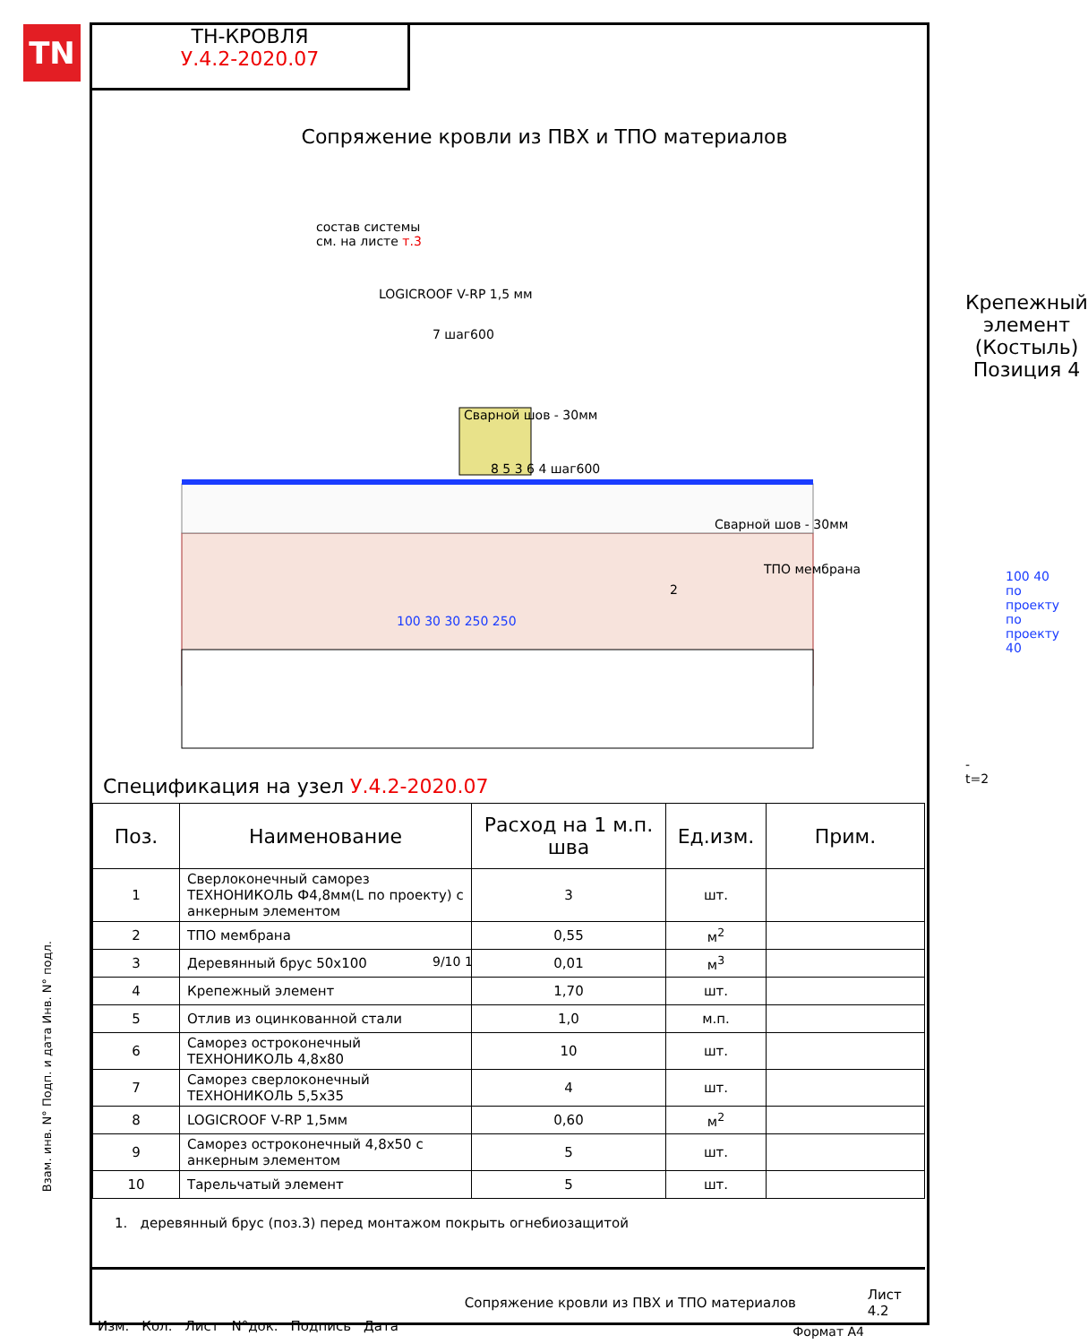TN
ТН-КРОВЛЯ
У.4.2-2020.07
Сопряжение кровли из ПВХ и ТПО материалов
состав системы
см. на листе т.3
LOGICROOF V-RP 1,5 мм
7 шаг600
Сварной шов - 30мм
8 5 3 6 4 шаг600
Сварной шов - 30мм
ТПО мембрана
2
100 30 30 250 250
9/10 1
Крепежный элемент
(Костыль)
Позиция 4
100 40 по проекту по проекту 40
-t=2
Спецификация на узел У.4.2-2020.07
| Поз. | Наименование | Расход на 1 м.п. шва | Ед.изм. | Прим. |
| --- | --- | --- | --- | --- |
| 1 | Сверлоконечный саморез ТЕХНОНИКОЛЬ Ф4,8мм(L по проекту) с анкерным элементом | 3 | шт. | |
| 2 | ТПО мембрана | 0,55 | м<sup>2</sup> | |
| 3 | Деревянный брус 50х100 | 0,01 | м<sup>3</sup> | |
| 4 | Крепежный элемент | 1,70 | шт. | |
| 5 | Отлив из оцинкованной стали | 1,0 | м.п. | |
| 6 | Саморез остроконечный ТЕХНОНИКОЛЬ 4,8х80 | 10 | шт. | |
| 7 | Саморез сверлоконечный ТЕХНОНИКОЛЬ 5,5х35 | 4 | шт. | |
| 8 | LOGICROOF V-RP 1,5мм | 0,60 | м<sup>2</sup> | |
| 9 | Саморез остроконечный 4,8х50 с анкерным элементом | 5 | шт. | |
| 10 | Тарельчатый элемент | 5 | шт. | |
1. деревянный брус (поз.3) перед монтажом покрыть огнебиозащитой
Изм. Кол. Лист N°док. Подпись Дата Сопряжение кровли из ПВХ и ТПО материалов Лист 4.2
Взам. инв. N° Подп. и дата Инв. N° подл.
Формат А4